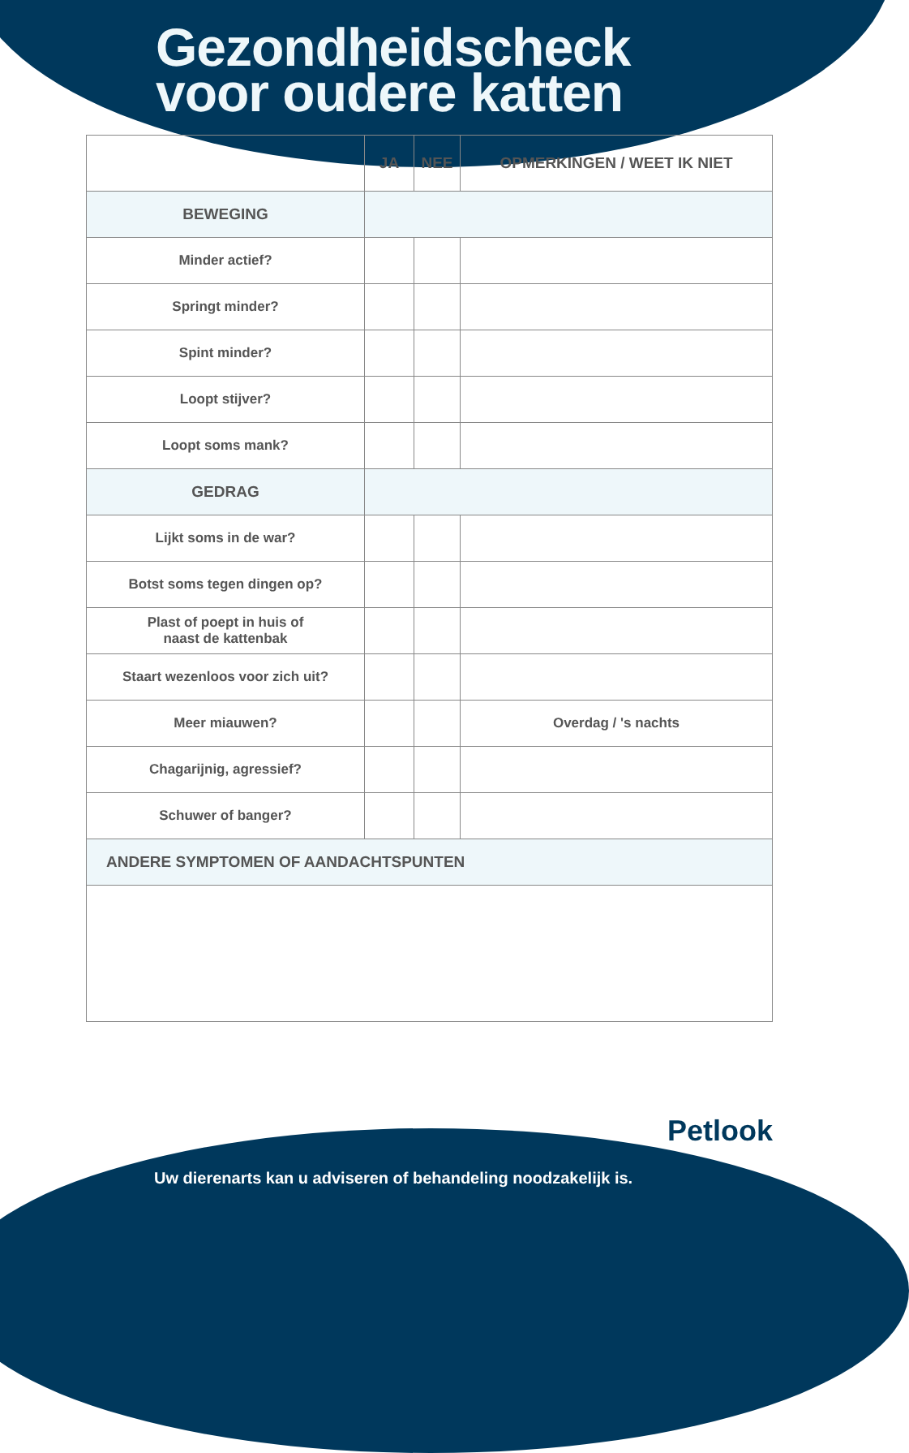Gezondheidscheck
voor oudere katten
| | JA | NEE | OPMERKINGEN / WEET IK NIET |
| --- | --- | --- | --- |
| BEWEGING | | | |
| Minder actief? | | | |
| Springt minder? | | | |
| Spint minder? | | | |
| Loopt stijver? | | | |
| Loopt soms mank? | | | |
| GEDRAG | | | |
| Lijkt soms in de war? | | | |
| Botst soms tegen dingen op? | | | |
| Plast of poept in huis of naast de kattenbak | | | |
| Staart wezenloos voor zich uit? | | | |
| Meer miauwen? | | | Overdag / 's nachts |
| Chagarijnig, agressief? | | | |
| Schuwer of banger? | | | |
| ANDERE SYMPTOMEN OF AANDACHTSPUNTEN | | | |
Petlook
Uw dierenarts kan u adviseren of behandeling noodzakelijk is.